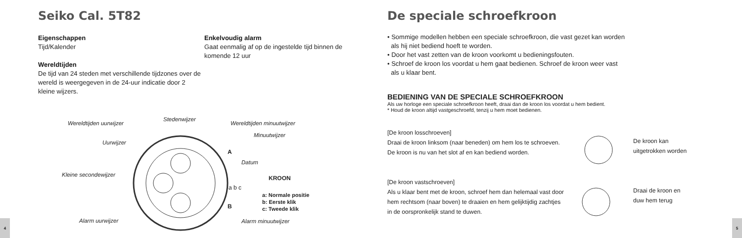Seiko Cal. 5T82
Eigenschappen
Tijd/Kalender
Wereldtijden
De tijd van 24 steden met verschillende tijdzones over de wereld is weergegeven in de 24-uur indicatie door 2 kleine wijzers.
Enkelvoudig alarm
Gaat eenmalig af op de ingestelde tijd binnen de komende 12 uur
Wereldtijden uurwijzer
Stedenwijzer
Wereldtijden minuutwijzer
Minuutwijzer
Uurwijzer
A
Datum
Kleine secondewijzer KROON
a b c
a: Normale positie
b: Eerste klik
c: Tweede klik B
Alarm uurwijzer Alarm minuutwijzer
4
De speciale schroefkroon
• Sommige modellen hebben een speciale schroefkroon, die vast gezet kan worden
als hij niet bediend hoeft te worden.
• Door het vast zetten van de kroon voorkomt u bedieningsfouten.
• Schroef de kroon los voordat u hem gaat bedienen. Schroef de kroon weer vast
als u klaar bent.
BEDIENING VAN DE SPECIALE SCHROEFKROON
Als uw horloge een speciale schroefkroon heeft, draai dan de kroon los voordat u hem bedient.
* Houd de kroon altijd vastgeschroefd, tenzij u hem moet bedienen.
[De kroon losschroeven]
Draai de kroon linksom (naar beneden) om hem los te schroeven. De kroon is nu van het slot af en kan bediend worden.
[De kroon vastschroeven]
Als u klaar bent met de kroon, schroef hem dan helemaal vast door hem rechtsom (naar boven) te draaien en hem gelijktijdig zachtjes in de oorspronkelijk stand te duwen.
De kroon kan
uitgetrokken worden
Draai de kroon en
duw hem terug
5